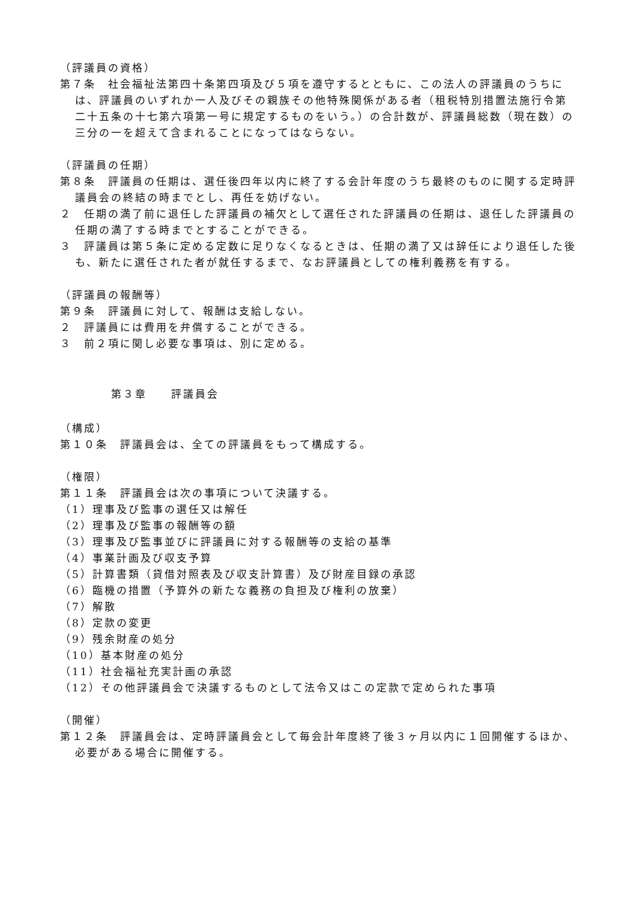（評議員の資格）
第７条　社会福祉法第四十条第四項及び５項を遵守するとともに、この法人の評議員のうちには、評議員のいずれか一人及びその親族その他特殊関係がある者（租税特別措置法施行令第二十五条の十七第六項第一号に規定するものをいう。）の合計数が、評議員総数（現在数）の三分の一を超えて含まれることになってはならない。
（評議員の任期）
第８条　評議員の任期は、選任後四年以内に終了する会計年度のうち最終のものに関する定時評議員会の終結の時までとし、再任を妨げない。
２　任期の満了前に退任した評議員の補欠として選任された評議員の任期は、退任した評議員の任期の満了する時までとすることができる。
３　評議員は第５条に定める定数に足りなくなるときは、任期の満了又は辞任により退任した後も、新たに選任された者が就任するまで、なお評議員としての権利義務を有する。
（評議員の報酬等）
第９条　評議員に対して、報酬は支給しない。
２　評議員には費用を弁償することができる。
３　前２項に関し必要な事項は、別に定める。
第３章　　評議員会
（構成）
第１０条　評議員会は、全ての評議員をもって構成する。
（権限）
第１１条　評議員会は次の事項について決議する。
（1）理事及び監事の選任又は解任
（2）理事及び監事の報酬等の額
（3）理事及び監事並びに評議員に対する報酬等の支給の基準
（4）事業計画及び収支予算
（5）計算書類（貸借対照表及び収支計算書）及び財産目録の承認
（6）臨機の措置（予算外の新たな義務の負担及び権利の放棄）
（7）解散
（8）定款の変更
（9）残余財産の処分
（10）基本財産の処分
（11）社会福祉充実計画の承認
（12）その他評議員会で決議するものとして法令又はこの定款で定められた事項
（開催）
第１２条　評議員会は、定時評議員会として毎会計年度終了後３ヶ月以内に１回開催するほか、必要がある場合に開催する。